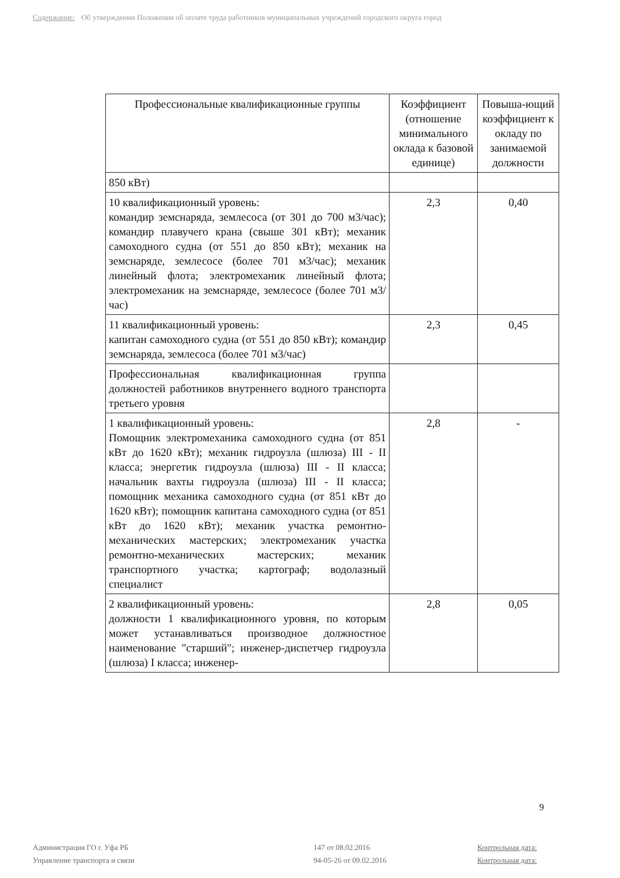Содержание: Об утверждении Положения об оплате труда работников муниципальных учреждений городского округа город
| Профессиональные квалификационные группы | Коэффициент (отношение минимального оклада к базовой единице) | Повыша-ющий коэффициент к окладу по занимаемой должности |
| --- | --- | --- |
| 850 кВт) | | |
| 10 квалификационный уровень: командир земснаряда, землесоса (от 301 до 700 м3/час); командир плавучего крана (свыше 301 кВт); механик самоходного судна (от 551 до 850 кВт); механик на земснаряде, землесосе (более 701 м3/час); механик линейный флота; электромеханик линейный флота; электромеханик на земснаряде, землесосе (более 701 м3/час) | 2,3 | 0,40 |
| 11 квалификационный уровень: капитан самоходного судна (от 551 до 850 кВт); командир земснаряда, землесоса (более 701 м3/час) | 2,3 | 0,45 |
| Профессиональная квалификационная группа должностей работников внутреннего водного транспорта третьего уровня | | |
| 1 квалификационный уровень: Помощник электромеханика самоходного судна (от 851 кВт до 1620 кВт); механик гидроузла (шлюза) III - II класса; энергетик гидроузла (шлюза) III - II класса; начальник вахты гидроузла (шлюза) III - II класса; помощник механика самоходного судна (от 851 кВт до 1620 кВт); помощник капитана самоходного судна (от 851 кВт до 1620 кВт); механик участка ремонтно-механических мастерских; электромеханик участка ремонтно-механических мастерских; механик транспортного участка; картограф; водолазный специалист | 2,8 | - |
| 2 квалификационный уровень: должности 1 квалификационного уровня, по которым может устанавливаться производное должностное наименование "старший"; инженер-диспетчер гидроузла (шлюза) I класса; инженер- | 2,8 | 0,05 |
9
Администрация ГО г. Уфа РБ
147 от 08.02.2016
Контрольная дата:
Управление транспорта и связи
94-05-26 от 09.02.2016
Контрольная дата: